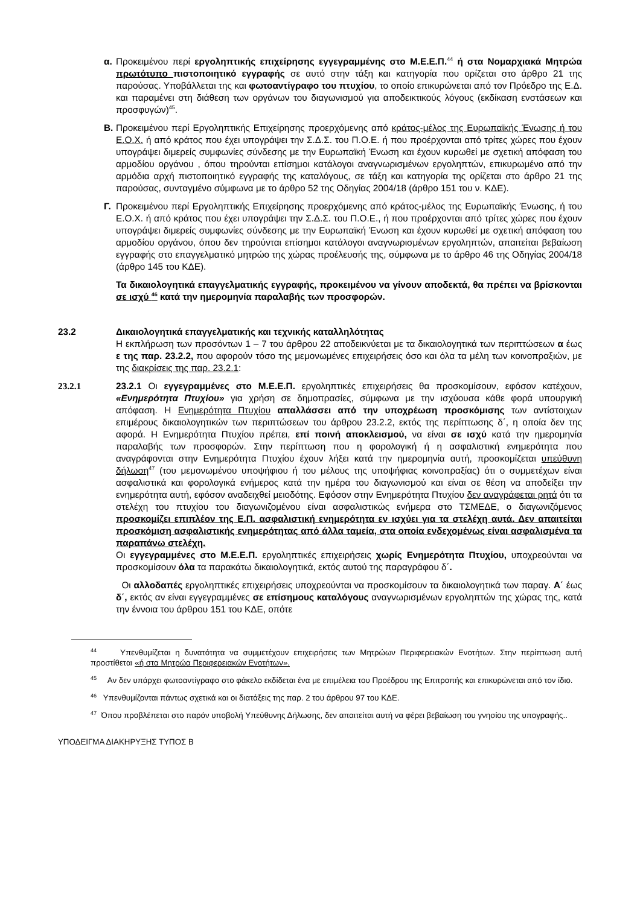α. Προκειμένου περί εργοληπτικής επιχείρησης εγγεγραμμένης στο Μ.Ε.Ε.Π.<sup>44</sup> ή στα Νομαρχιακά Μητρώα πρωτότυπο πιστοποιητικό εγγραφής σε αυτό στην τάξη και κατηγορία που ορίζεται στο άρθρο 21 της παρούσας. Υποβάλλεται της και φωτοαντίγραφο του πτυχίου, το οποίο επικυρώνεται από τον Πρόεδρο της Ε.Δ. και παραμένει στη διάθεση των οργάνων του διαγωνισμού για αποδεικτικούς λόγους (εκδίκαση ενστάσεων και προσφυγών)<sup>45</sup>.
Β. Προκειμένου περί Εργοληπτικής Επιχείρησης προερχόμενης από κράτος-μέλος της Ευρωπαϊκής Ένωσης ή του Ε.Ο.Χ. ή από κράτος που έχει υπογράψει την Σ.Δ.Σ. του Π.Ο.Ε. ή που προέρχονται από τρίτες χώρες που έχουν υπογράψει διμερείς συμφωνίες σύνδεσης με την Ευρωπαϊκή Ένωση και έχουν κυρωθεί με σχετική απόφαση του αρμοδίου οργάνου , όπου τηρούνται επίσημοι κατάλογοι αναγνωρισμένων εργοληπτών, επικυρωμένο από την αρμόδια αρχή πιστοποιητικό εγγραφής της καταλόγους, σε τάξη και κατηγορία της ορίζεται στο άρθρο 21 της παρούσας, συνταγμένο σύμφωνα με το άρθρο 52 της Οδηγίας 2004/18 (άρθρο 151 του ν. ΚΔΕ).
Γ. Προκειμένου περί Εργοληπτικής Επιχείρησης προερχόμενης από κράτος-μέλος της Ευρωπαϊκής Ένωσης, ή του Ε.Ο.Χ. ή από κράτος που έχει υπογράψει την Σ.Δ.Σ. του Π.Ο.Ε., ή που προέρχονται από τρίτες χώρες που έχουν υπογράψει διμερείς συμφωνίες σύνδεσης με την Ευρωπαϊκή Ένωση και έχουν κυρωθεί με σχετική απόφαση του αρμοδίου οργάνου, όπου δεν τηρούνται επίσημοι κατάλογοι αναγνωρισμένων εργοληπτών, απαιτείται βεβαίωση εγγραφής στο επαγγελματικό μητρώο της χώρας προέλευσής της, σύμφωνα με το άρθρο 46 της Οδηγίας 2004/18 (άρθρο 145 του ΚΔΕ).
Τα δικαιολογητικά επαγγελματικής εγγραφής, προκειμένου να γίνουν αποδεκτά, θα πρέπει να βρίσκονται σε ισχύ <sup>46</sup> κατά την ημερομηνία παραλαβής των προσφορών.
23.2 Δικαιολογητικά επαγγελματικής και τεχνικής καταλληλότητας
Η εκπλήρωση των προσόντων 1 – 7 του άρθρου 22 αποδεικνύεται με τα δικαιολογητικά των περιπτώσεων α έως ε της παρ. 23.2.2, που αφορούν τόσο της μεμονωμένες επιχειρήσεις όσο και όλα τα μέλη των κοινοπραξιών, με της διακρίσεις της παρ. 23.2.1:
23.2.1 23.2.1 Οι εγγεγραμμένες στο Μ.Ε.Ε.Π. εργοληπτικές επιχειρήσεις θα προσκομίσουν, εφόσον κατέχουν, «Ενημερότητα Πτυχίου» για χρήση σε δημοπρασίες, σύμφωνα με την ισχύουσα κάθε φορά υπουργική απόφαση. Η Ενημερότητα Πτυχίου απαλλάσσει από την υποχρέωση προσκόμισης των αντίστοιχων επιμέρους δικαιολογητικών των περιπτώσεων του άρθρου 23.2.2, εκτός της περίπτωσης δ΄, η οποία δεν της αφορά. Η Ενημερότητα Πτυχίου πρέπει, επί ποινή αποκλεισμού, να είναι σε ισχύ κατά την ημερομηνία παραλαβής των προσφορών. Στην περίπτωση που η φορολογική ή η ασφαλιστική ενημερότητα που αναγράφονται στην Ενημερότητα Πτυχίου έχουν λήξει κατά την ημερομηνία αυτή, προσκομίζεται υπεύθυνη δήλωση<sup>47</sup> (του μεμονωμένου υποψήφιου ή του μέλους της υποψήφιας κοινοπραξίας) ότι ο συμμετέχων είναι ασφαλιστικά και φορολογικά ενήμερος κατά την ημέρα του διαγωνισμού και είναι σε θέση να αποδείξει την ενημερότητα αυτή, εφόσον αναδειχθεί μειοδότης. Εφόσον στην Ενημερότητα Πτυχίου δεν αναγράφεται ρητά ότι τα στελέχη του πτυχίου του διαγωνιζομένου είναι ασφαλιστικώς ενήμερα στο ΤΣΜΕΔΕ, ο διαγωνιζόμενος προσκομίζει επιπλέον της Ε.Π. ασφαλιστική ενημερότητα εν ισχύει για τα στελέχη αυτά. Δεν απαιτείται προσκόμιση ασφαλιστικής ενημερότητας από άλλα ταμεία, στα οποία ενδεχομένως είναι ασφαλισμένα τα παραπάνω στελέχη.
Οι εγγεγραμμένες στο Μ.Ε.Ε.Π. εργοληπτικές επιχειρήσεις χωρίς Ενημερότητα Πτυχίου, υποχρεούνται να προσκομίσουν όλα τα παρακάτω δικαιολογητικά, εκτός αυτού της παραγράφου δ΄.
Οι αλλοδαπές εργοληπτικές επιχειρήσεις υποχρεούνται να προσκομίσουν τα δικαιολογητικά των παραγ. Α΄ έως δ΄, εκτός αν είναι εγγεγραμμένες σε επίσημους καταλόγους αναγνωρισμένων εργοληπτών της χώρας της, κατά την έννοια του άρθρου 151 του ΚΔΕ, οπότε
<sup>44</sup> Υπενθυμίζεται η δυνατότητα να συμμετέχουν επιχειρήσεις των Μητρώων Περιφερειακών Ενοτήτων. Στην περίπτωση αυτή προστίθεται «ή στα Μητρώα Περιφερειακών Ενοτήτων».
<sup>45</sup> Αν δεν υπάρχει φωτοαντίγραφο στο φάκελο εκδίδεται ένα με επιμέλεια του Προέδρου της Επιτροπής και επικυρώνεται από τον ίδιο.
<sup>46</sup> Υπενθυμίζονται πάντως σχετικά και οι διατάξεις της παρ. 2 του άρθρου 97 του ΚΔΕ.
<sup>47</sup> Όπου προβλέπεται στο παρόν υποβολή Υπεύθυνης Δήλωσης, δεν απαιτείται αυτή να φέρει βεβαίωση του γνησίου της υπογραφής..
ΥΠΟΔΕΙΓΜΑ ΔΙΑΚΗΡΥΞΗΣ ΤΥΠΟΣ Β